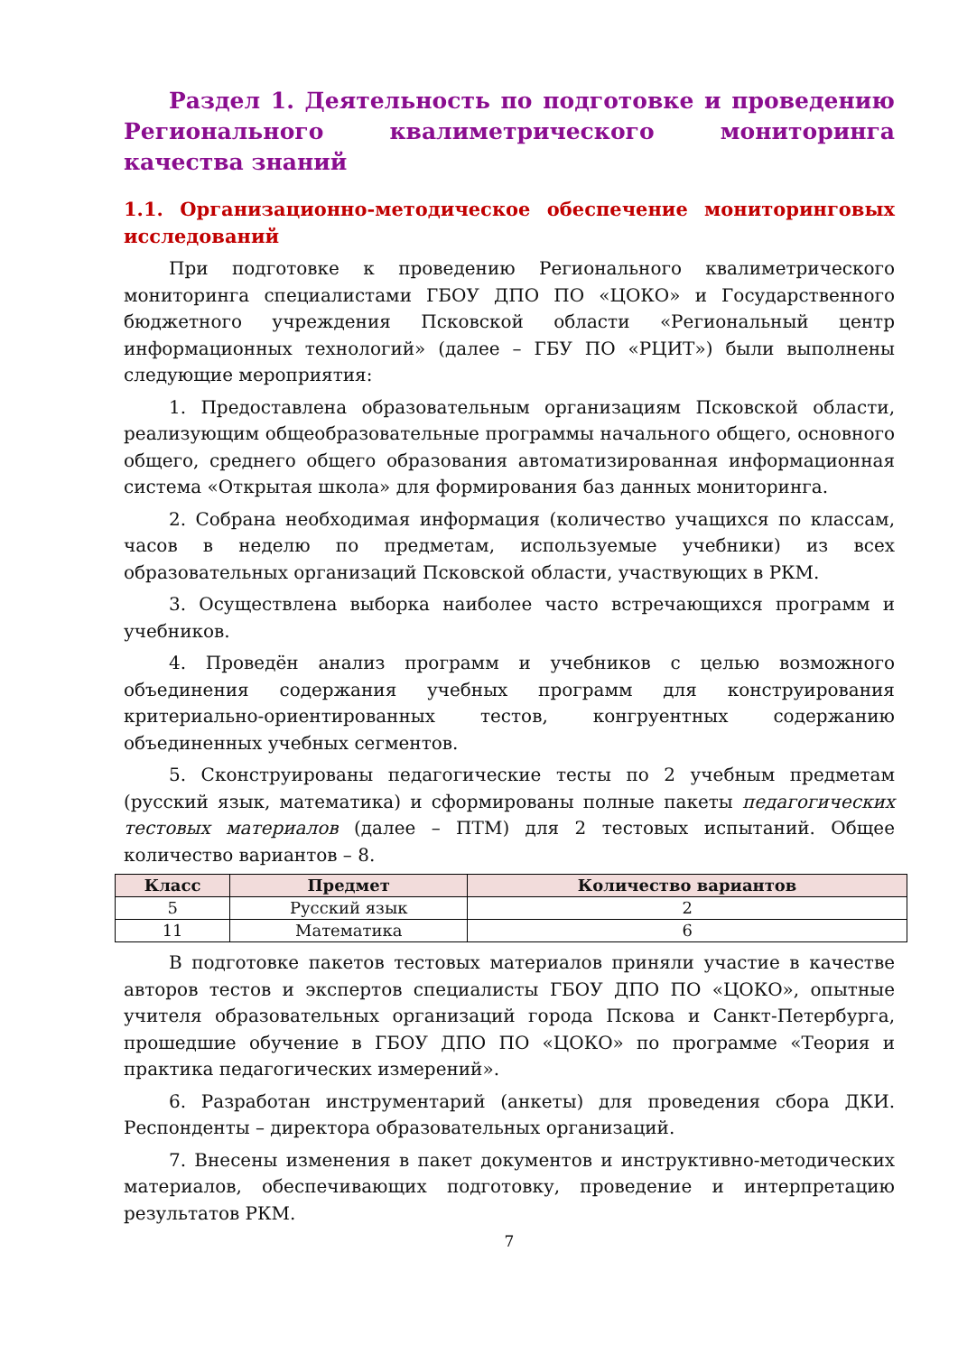Раздел 1. Деятельность по подготовке и проведению Регионального квалиметрического мониторинга качества знаний
1.1. Организационно-методическое обеспечение мониторинговых исследований
При подготовке к проведению Регионального квалиметрического мониторинга специалистами ГБОУ ДПО ПО «ЦОКО» и Государственного бюджетного учреждения Псковской области «Региональный центр информационных технологий» (далее – ГБУ ПО «РЦИТ») были выполнены следующие мероприятия:
1. Предоставлена образовательным организациям Псковской области, реализующим общеобразовательные программы начального общего, основного общего, среднего общего образования автоматизированная информационная система «Открытая школа» для формирования баз данных мониторинга.
2. Собрана необходимая информация (количество учащихся по классам, часов в неделю по предметам, используемые учебники) из всех образовательных организаций Псковской области, участвующих в РКМ.
3. Осуществлена выборка наиболее часто встречающихся программ и учебников.
4. Проведён анализ программ и учебников с целью возможного объединения содержания учебных программ для конструирования критериально-ориентированных тестов, конгруентных содержанию объединенных учебных сегментов.
5. Сконструированы педагогические тесты по 2 учебным предметам (русский язык, математика) и сформированы полные пакеты педагогических тестовых материалов (далее – ПТМ) для 2 тестовых испытаний. Общее количество вариантов – 8.
| Класс | Предмет | Количество вариантов |
| --- | --- | --- |
| 5 | Русский язык | 2 |
| 11 | Математика | 6 |
В подготовке пакетов тестовых материалов приняли участие в качестве авторов тестов и экспертов специалисты ГБОУ ДПО ПО «ЦОКО», опытные учителя образовательных организаций города Пскова и Санкт-Петербурга, прошедшие обучение в ГБОУ ДПО ПО «ЦОКО» по программе «Теория и практика педагогических измерений».
6. Разработан инструментарий (анкеты) для проведения сбора ДКИ. Респонденты – директора образовательных организаций.
7. Внесены изменения в пакет документов и инструктивно-методических материалов, обеспечивающих подготовку, проведение и интерпретацию результатов РКМ.
7